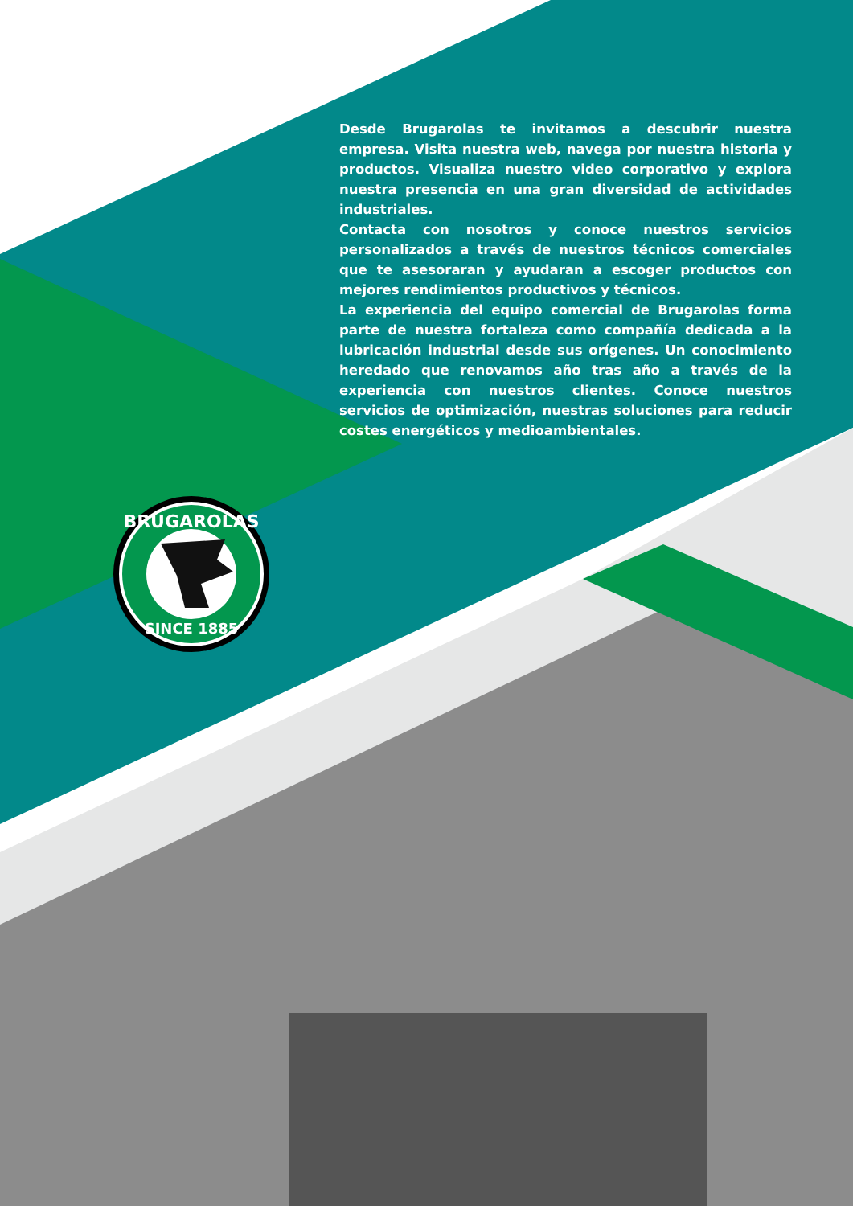Desde Brugarolas te invitamos a descubrir nuestra empresa. Visita nuestra web, navega por nuestra historia y productos. Visualiza nuestro video corporativo y explora nuestra presencia en una gran diversidad de actividades industriales.
Contacta con nosotros y conoce nuestros servicios personalizados a través de nuestros técnicos comerciales que te asesoraran y ayudaran a escoger productos con mejores rendimientos productivos y técnicos.
La experiencia del equipo comercial de Brugarolas forma parte de nuestra fortaleza como compañía dedicada a la lubricación industrial desde sus orígenes. Un conocimiento heredado que renovamos año tras año a través de la experiencia con nuestros clientes. Conoce nuestros servicios de optimización, nuestras soluciones para reducir costes energéticos y medioambientales.
BRUGAROLAS
SINCE 1885